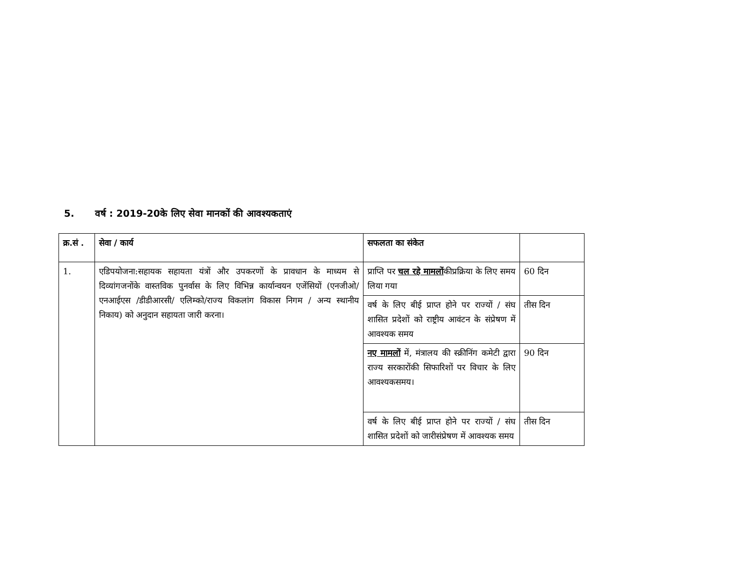5. वर्ष : 2019-20के लिए सेवा मानकों की आवश्यकताएं
| क्र.सं . | सेवा / कार्य | सफलता का संकेत | |
| --- | --- | --- | --- |
| 1. | एडिपयोजना:सहायक सहायता यंत्रों और उपकरणों के प्रावधान के माध्यम से दिव्यांगजनोंके वास्तविक पुनर्वास के लिए विभिन्न कार्यान्वयन एजेंसियों (एनजीओ/ एनआईएस /डीडीआरसी/ एलिम्को/राज्य विकलांग विकास निगम / अन्य स्थानीय निकाय) को अनुदान सहायता जारी करना। | प्राप्ति पर चल रहे मामलों कीप्रक्रिया के लिए समय लिया गया | 60 दिन |
| | | वर्ष के लिए बीई प्राप्त होने पर राज्यों / संघ शासित प्रदेशों को राष्ट्रीय आवंटन के संप्रेषण में आवश्यक समय | तीस दिन |
| | | नए मामलों में, मंत्रालय की स्क्रीनिंग कमेटी द्वारा राज्य सरकारोंकी सिफारिशों पर विचार के लिए आवश्यकसमय। | 90 दिन |
| | | वर्ष के लिए बीई प्राप्त होने पर राज्यों / संघ शासित प्रदेशों को जारीसंप्रेषण में आवश्यक समय | तीस दिन |